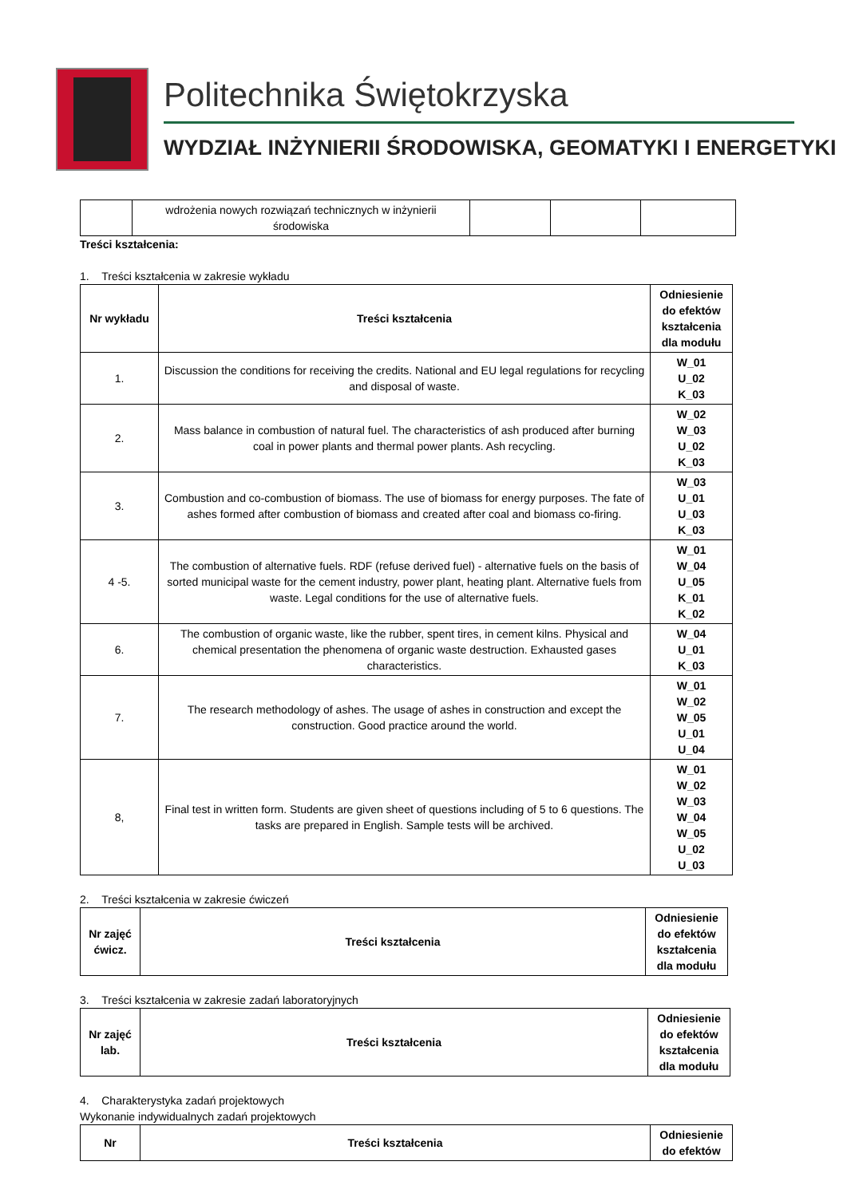Politechnika Świętokrzyska
WYDZIAŁ INŻYNIERII ŚRODOWISKA, GEOMATYKI I ENERGETYKI
| | wdrożenia nowych rozwiązań technicznych w inżynierii środowiska | | | |
Treści kształcenia:
1. Treści kształcenia w zakresie wykładu
| Nr wykładu | Treści kształcenia | Odniesienie do efektów kształcenia dla modułu |
| --- | --- | --- |
| 1. | Discussion the conditions for receiving the credits. National and EU legal regulations for recycling and disposal of waste. | W_01 U_02 K_03 |
| 2. | Mass balance in combustion of natural fuel. The characteristics of ash produced after burning coal in power plants and thermal power plants. Ash recycling. | W_02 W_03 U_02 K_03 |
| 3. | Combustion and co-combustion of biomass. The use of biomass for energy purposes. The fate of ashes formed after combustion of biomass and created after coal and biomass co-firing. | W_03 U_01 U_03 K_03 |
| 4 -5. | The combustion of alternative fuels. RDF (refuse derived fuel) - alternative fuels on the basis of sorted municipal waste for the cement industry, power plant, heating plant. Alternative fuels from waste. Legal conditions for the use of alternative fuels. | W_01 W_04 U_05 K_01 K_02 |
| 6. | The combustion of organic waste, like the rubber, spent tires, in cement kilns. Physical and chemical presentation the phenomena of organic waste destruction. Exhausted gases characteristics. | W_04 U_01 K_03 |
| 7. | The research methodology of ashes. The usage of ashes in construction and except the construction. Good practice around the world. | W_01 W_02 W_05 U_01 U_04 |
| 8, | Final test in written form. Students are given sheet of questions including of 5 to 6 questions. The tasks are prepared in English. Sample tests will be archived. | W_01 W_02 W_03 W_04 W_05 U_02 U_03 |
2. Treści kształcenia w zakresie ćwiczeń
| Nr zajęć ćwicz. | Treści kształcenia | Odniesienie do efektów kształcenia dla modułu |
| --- | --- | --- |
3. Treści kształcenia w zakresie zadań laboratoryjnych
| Nr zajęć lab. | Treści kształcenia | Odniesienie do efektów kształcenia dla modułu |
| --- | --- | --- |
4. Charakterystyka zadań projektowych
Wykonanie indywidualnych zadań projektowych
| Nr | Treści kształcenia | Odniesienie do efektów |
| --- | --- | --- |